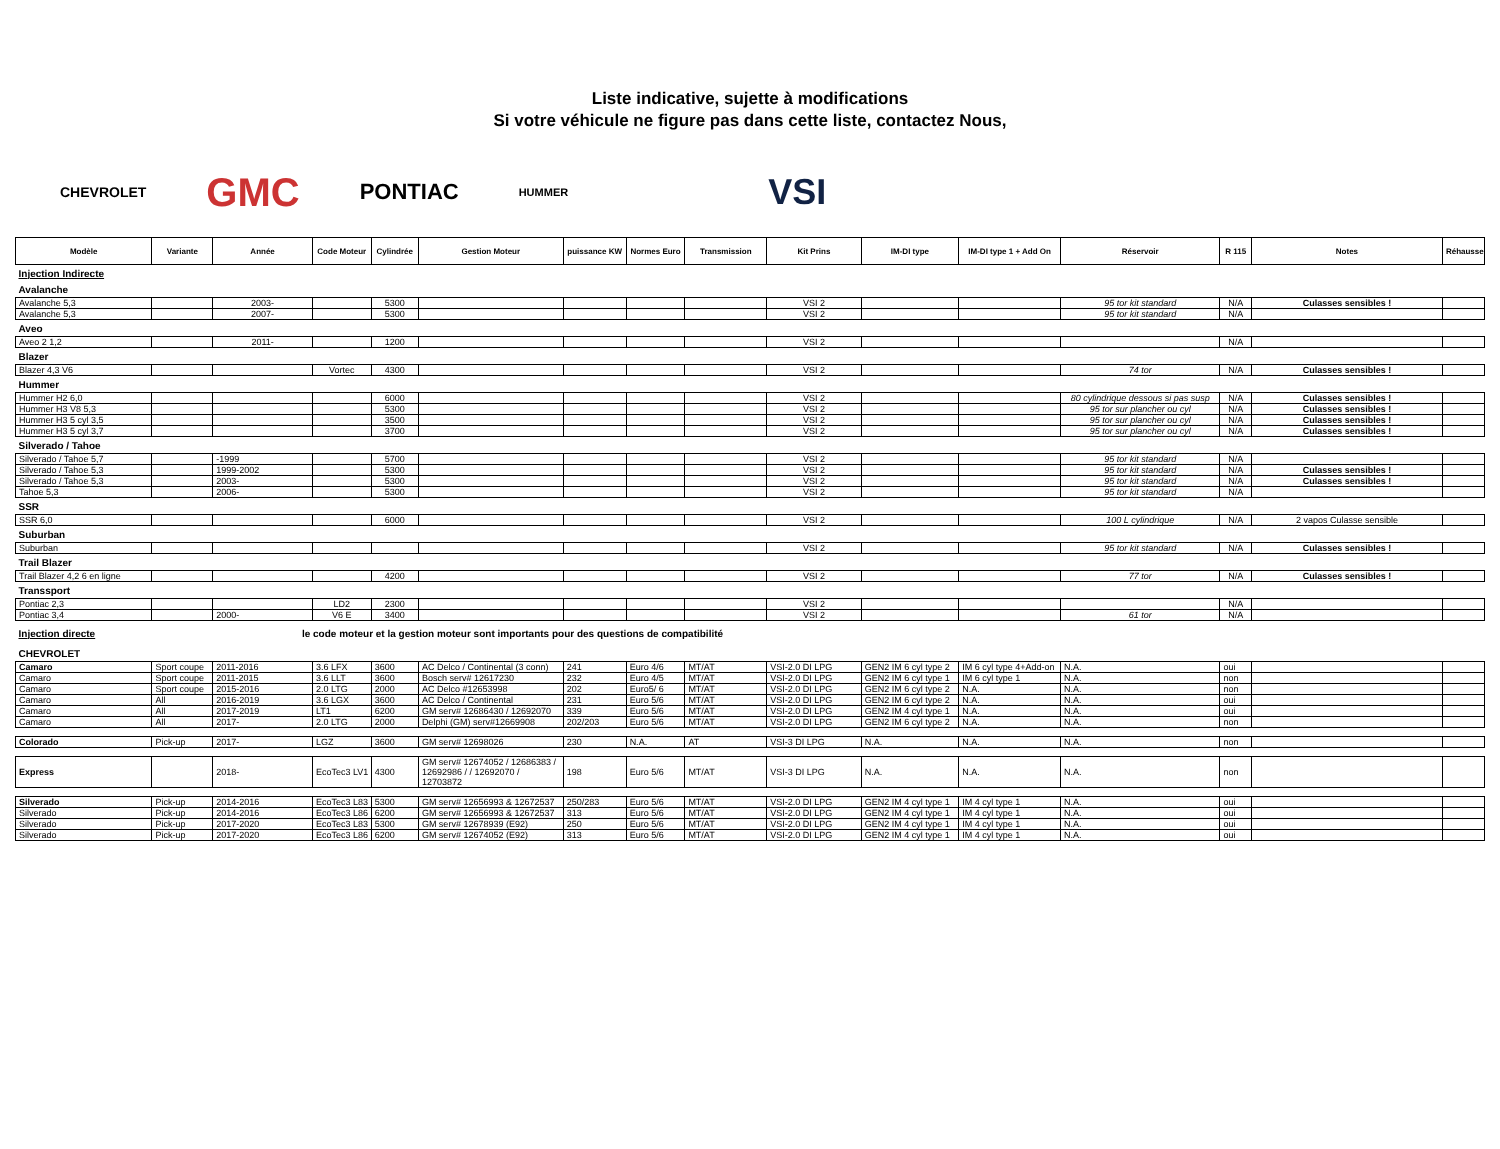Liste indicative, sujette à modifications
Si votre véhicule ne figure pas dans cette liste, contactez Nous,
CHEVROLET GMC PONTIAC HUMMER VSI
| Modèle | Variante | Année | Code Moteur | Cylindrée | Gestion Moteur | puissance KW | Normes Euro | Transmission | Kit Prins | IM-DI type | IM-DI type 1 + Add On | Réservoir | R 115 | Notes | Réhausse |
| --- | --- | --- | --- | --- | --- | --- | --- | --- | --- | --- | --- | --- | --- | --- | --- |
| Injection Indirecte | | | | | | | | | | | | | | | |
| Avalanche | | | | | | | | | | | | | | | |
| Avalanche 5,3 | | 2003- | | 5300 | | | | | VSI 2 | | | 95 tor kit standard | N/A | Culasses sensibles ! | |
| Avalanche 5,3 | | 2007- | | 5300 | | | | | VSI 2 | | | 95 tor kit standard | N/A | | |
| Aveo | | | | | | | | | | | | | | | |
| Aveo 2 1,2 | | 2011- | | 1200 | | | | | VSI 2 | | | | N/A | | |
| Blazer | | | | | | | | | | | | | | | |
| Blazer 4,3 V6 | | | Vortec | 4300 | | | | | VSI 2 | | | 74 tor | N/A | Culasses sensibles ! | |
| Hummer | | | | | | | | | | | | | | | |
| Hummer H2 6,0 | | | | 6000 | | | | | VSI 2 | | | 80 cylindrique dessous si pas susp | N/A | Culasses sensibles ! | |
| Hummer H3 V8 5,3 | | | | 5300 | | | | | VSI 2 | | | 95 tor sur plancher ou cyl | N/A | Culasses sensibles ! | |
| Hummer H3 5 cyl 3,5 | | | | 3500 | | | | | VSI 2 | | | 95 tor sur plancher ou cyl | N/A | Culasses sensibles ! | |
| Hummer H3 5 cyl 3,7 | | | | 3700 | | | | | VSI 2 | | | 95 tor sur plancher ou cyl | N/A | Culasses sensibles ! | |
| Silverado / Tahoe | | | | | | | | | | | | | | | |
| Silverado / Tahoe 5,7 | | -1999 | | 5700 | | | | | VSI 2 | | | 95 tor kit standard | N/A | | |
| Silverado / Tahoe 5,3 | | 1999-2002 | | 5300 | | | | | VSI 2 | | | 95 tor kit standard | N/A | Culasses sensibles ! | |
| Silverado / Tahoe 5,3 | | 2003- | | 5300 | | | | | VSI 2 | | | 95 tor kit standard | N/A | Culasses sensibles ! | |
| Tahoe 5,3 | | 2006- | | 5300 | | | | | VSI 2 | | | 95 tor kit standard | N/A | | |
| SSR | | | | | | | | | | | | | | | |
| SSR 6,0 | | | | 6000 | | | | | VSI 2 | | | 100 L cylindrique | N/A | 2 vapos Culasse sensible | |
| Suburban | | | | | | | | | | | | | | | |
| Suburban | | | | | | | | | VSI 2 | | | 95 tor kit standard | N/A | Culasses sensibles ! | |
| Trail Blazer | | | | | | | | | | | | | | | |
| Trail Blazer 4,2 6 en ligne | | | | 4200 | | | | | VSI 2 | | | 77 tor | N/A | Culasses sensibles ! | |
| Transsport | | | | | | | | | | | | | | | |
| Pontiac 2,3 | | | LD2 | 2300 | | | | | VSI 2 | | | | N/A | | |
| Pontiac 3,4 | | 2000- | V6 E | 3400 | | | | | VSI 2 | | | 61 tor | N/A | | |
| Injection directe | le code moteur et la gestion moteur sont importants pour des questions de compatibilité | | | | | | | | | | | | | | |
| CHEVROLET | | | | | | | | | | | | | | | |
| Camaro | Sport coupe | 2011-2016 | 3.6 LFX | 3600 | AC Delco / Continental (3 conn) | 241 | Euro 4/6 | MT/AT | VSI-2.0 DI LPG | GEN2 IM 6 cyl type 2 | IM 6 cyl type 4+Add-on | N.A. | oui | | |
| Camaro | Sport coupe | 2011-2015 | 3.6 LLT | 3600 | Bosch serv# 12617230 | 232 | Euro 4/5 | MT/AT | VSI-2.0 DI LPG | GEN2 IM 6 cyl type 1 | IM 6 cyl type 1 | N.A. | non | | |
| Camaro | Sport coupe | 2015-2016 | 2.0 LTG | 2000 | AC Delco #12653998 | 202 | Euro5/ 6 | MT/AT | VSI-2.0 DI LPG | GEN2 IM 6 cyl type 2 | N.A. | N.A. | non | | |
| Camaro | All | 2016-2019 | 3.6 LGX | 3600 | AC Delco / Continental | 231 | Euro 5/6 | MT/AT | VSI-2.0 DI LPG | GEN2 IM 6 cyl type 2 | N.A. | N.A. | oui | | |
| Camaro | All | 2017-2019 | LT1 | 6200 | GM serv# 12686430 / 12692070 | 339 | Euro 5/6 | MT/AT | VSI-2.0 DI LPG | GEN2 IM 4 cyl type 1 | N.A. | N.A. | oui | | |
| Camaro | All | 2017- | 2.0 LTG | 2000 | Delphi (GM) serv#12669908 | 202/203 | Euro 5/6 | MT/AT | VSI-2.0 DI LPG | GEN2 IM 6 cyl type 2 | N.A. | N.A. | non | | |
| Colorado | Pick-up | 2017- | LGZ | 3600 | GM serv# 12698026 | 230 | N.A. | AT | VSI-3 DI LPG | N.A. | N.A. | N.A. | non | | |
| Express | | 2018- | EcoTec3 LV1 | 4300 | GM serv# 12674052 / 12686383 / 12692986 / / 12692070 / 12703872 | 198 | Euro 5/6 | MT/AT | VSI-3 DI LPG | N.A. | N.A. | N.A. | non | | |
| Silverado | Pick-up | 2014-2016 | EcoTec3 L83 | 5300 | GM serv# 12656993 & 12672537 | 250/283 | Euro 5/6 | MT/AT | VSI-2.0 DI LPG | GEN2 IM 4 cyl type 1 | IM 4 cyl type 1 | N.A. | oui | | |
| Silverado | Pick-up | 2014-2016 | EcoTec3 L86 | 6200 | GM serv# 12656993 & 12672537 | 313 | Euro 5/6 | MT/AT | VSI-2.0 DI LPG | GEN2 IM 4 cyl type 1 | IM 4 cyl type 1 | N.A. | oui | | |
| Silverado | Pick-up | 2017-2020 | EcoTec3 L83 | 5300 | GM serv# 12678939 (E92) | 250 | Euro 5/6 | MT/AT | VSI-2.0 DI LPG | GEN2 IM 4 cyl type 1 | IM 4 cyl type 1 | N.A. | oui | | |
| Silverado | Pick-up | 2017-2020 | EcoTec3 L86 | 6200 | GM serv# 12674052 (E92) | 313 | Euro 5/6 | MT/AT | VSI-2.0 DI LPG | GEN2 IM 4 cyl type 1 | IM 4 cyl type 1 | N.A. | oui | | |